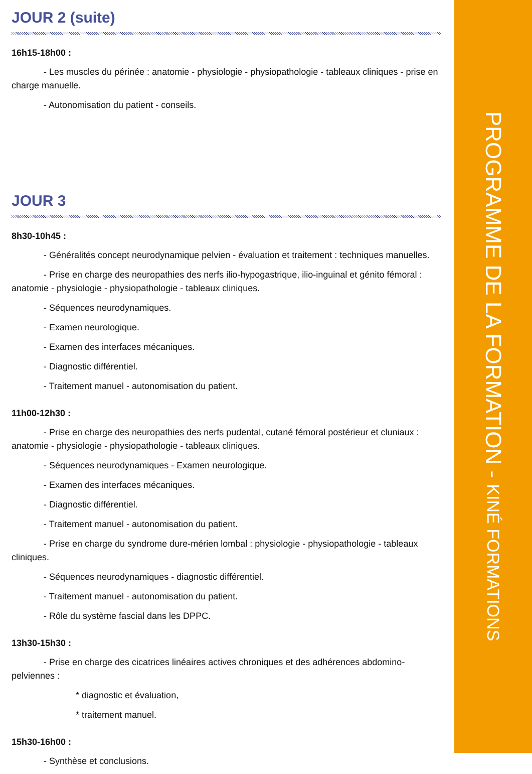JOUR 2 (suite)
16h15-18h00 :
- Les muscles du périnée : anatomie - physiologie - physiopathologie - tableaux cliniques - prise en charge manuelle.
- Autonomisation du patient - conseils.
JOUR 3
8h30-10h45 :
- Généralités concept neurodynamique pelvien - évaluation et traitement : techniques manuelles.
- Prise en charge des neuropathies des nerfs ilio-hypogastrique, ilio-inguinal et génito fémoral : anatomie - physiologie - physiopathologie - tableaux cliniques.
- Séquences neurodynamiques.
- Examen neurologique.
- Examen des interfaces mécaniques.
- Diagnostic différentiel.
- Traitement manuel - autonomisation du patient.
11h00-12h30 :
- Prise en charge des neuropathies des nerfs pudental, cutané fémoral postérieur et cluniaux : anatomie - physiologie - physiopathologie - tableaux cliniques.
- Séquences neurodynamiques - Examen neurologique.
- Examen des interfaces mécaniques.
- Diagnostic différentiel.
- Traitement manuel - autonomisation du patient.
- Prise en charge du syndrome dure-mérien lombal : physiologie - physiopathologie - tableaux cliniques.
- Séquences neurodynamiques - diagnostic différentiel.
- Traitement manuel - autonomisation du patient.
- Rôle du système fascial dans les DPPC.
13h30-15h30 :
- Prise en charge des cicatrices linéaires actives chroniques et des adhérences abdomino-pelviennes :
* diagnostic et évaluation,
* traitement manuel.
15h30-16h00 :
- Synthèse et conclusions.
PROGRAMME DE LA FORMATION - KINÉ FORMATIONS